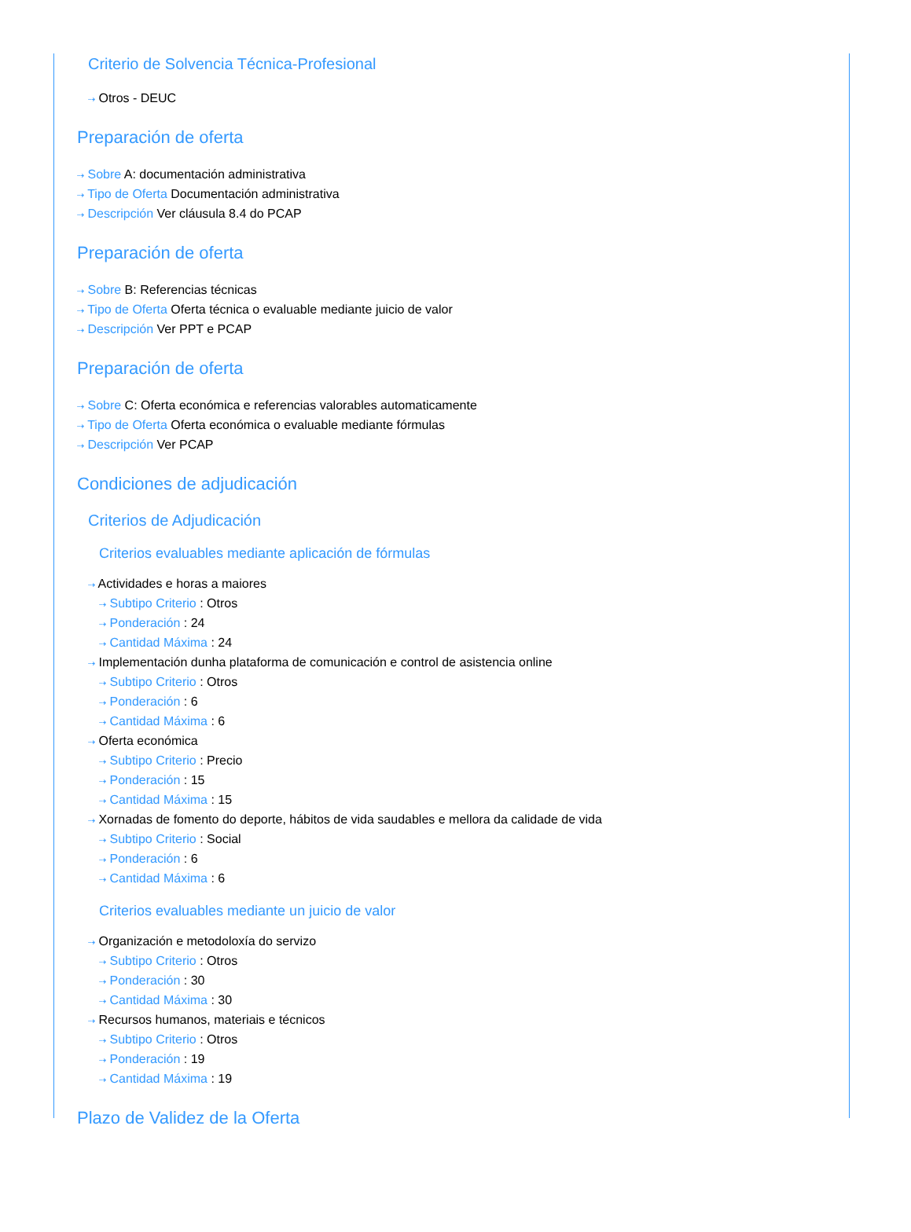Criterio de Solvencia Técnica-Profesional
⇢ Otros - DEUC
Preparación de oferta
⇢ Sobre A: documentación administrativa
⇢ Tipo de Oferta Documentación administrativa
⇢ Descripción Ver cláusula 8.4 do PCAP
Preparación de oferta
⇢ Sobre B: Referencias técnicas
⇢ Tipo de Oferta Oferta técnica o evaluable mediante juicio de valor
⇢ Descripción Ver PPT e PCAP
Preparación de oferta
⇢ Sobre C: Oferta económica e referencias valorables automaticamente
⇢ Tipo de Oferta Oferta económica o evaluable mediante fórmulas
⇢ Descripción Ver PCAP
Condiciones de adjudicación
Criterios de Adjudicación
Criterios evaluables mediante aplicación de fórmulas
⇢ Actividades e horas a maiores
⇢ Subtipo Criterio : Otros
⇢ Ponderación : 24
⇢ Cantidad Máxima : 24
⇢ Implementación dunha plataforma de comunicación e control de asistencia online
⇢ Subtipo Criterio : Otros
⇢ Ponderación : 6
⇢ Cantidad Máxima : 6
⇢ Oferta económica
⇢ Subtipo Criterio : Precio
⇢ Ponderación : 15
⇢ Cantidad Máxima : 15
⇢ Xornadas de fomento do deporte, hábitos de vida saudables e mellora da calidade de vida
⇢ Subtipo Criterio : Social
⇢ Ponderación : 6
⇢ Cantidad Máxima : 6
Criterios evaluables mediante un juicio de valor
⇢ Organización e metodoloxía do servizo
⇢ Subtipo Criterio : Otros
⇢ Ponderación : 30
⇢ Cantidad Máxima : 30
⇢ Recursos humanos, materiais e técnicos
⇢ Subtipo Criterio : Otros
⇢ Ponderación : 19
⇢ Cantidad Máxima : 19
Plazo de Validez de la Oferta